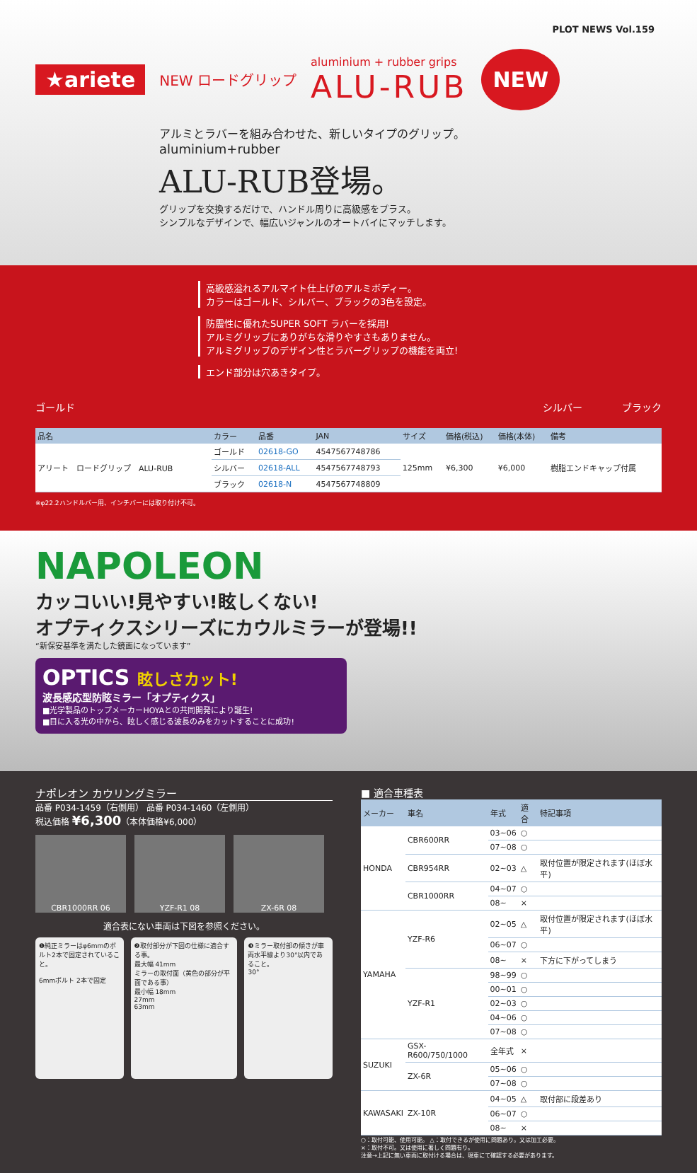PLOT NEWS Vol.159
★ariete NEW ロードグリップ
aluminium + rubber grips
ALU-RUB
NEW
アルミとラバーを組み合わせた、新しいタイプのグリップ。
aluminium+rubber
ALU-RUB登場。
グリップを交換するだけで、ハンドル周りに高級感をプラス。
シンプルなデザインで、幅広いジャンルのオートバイにマッチします。
高級感溢れるアルマイト仕上げのアルミボディー。
カラーはゴールド、シルバー、ブラックの3色を設定。
防震性に優れたSUPER SOFT ラバーを採用!
アルミグリップにありがちな滑りやすさもありません。
アルミグリップのデザイン性とラバーグリップの機能を両立!
エンド部分は穴あきタイプ。
ゴールド シルバー　　　　ブラック
| 品名 | カラー | 品番 | JAN | サイズ | 価格(税込) | 価格(本体) | 備考 |
| --- | --- | --- | --- | --- | --- | --- | --- |
| アリート ロードグリップ ALU-RUB | ゴールド | 02618-GO | 4547567748786 | 125mm | ¥6,300 | ¥6,000 | 樹脂エンドキャップ付属 |
| | シルバー | 02618-ALL | 4547567748793 | | | | |
| | ブラック | 02618-N | 4547567748809 | | | | |
※φ22.2ハンドルバー用、インチバーには取り付け不可。
NAPOLEON
カッコいい!見やすい!眩しくない!
オプティクスシリーズにカウルミラーが登場!!
“新保安基準を満たした鏡面になっています”
OPTICS 眩しさカット!
波長感応型防眩ミラー「オプティクス」
■光学製品のトップメーカーHOYAとの共同開発により誕生!
■目に入る光の中から、眩しく感じる波長のみをカットすることに成功!
ナポレオン カウリングミラー
品番 P034-1459（右側用） 品番 P034-1460（左側用）
税込価格 ¥6,300（本体価格¥6,000）
CBR1000RR 06 YZF-R1 08 ZX-6R 08
適合表にない車両は下図を参照ください。
❶純正ミラーはφ6mmのボルト2本で固定されていること。
6mmボルト 2本で固定
❷取付部分が下図の仕様に適合する事。
最大幅 41mm
ミラーの取付面（黄色の部分が平面である事）
最小幅 18mm
27mm
63mm
❸ミラー取付部の傾きが車両水平線より30°以内であること。
30°
■ 適合車種表
| メーカー | 車名 | 年式 | 適合 | 特記事項 |
| --- | --- | --- | --- | --- |
| HONDA | CBR600RR | 03~06 | ○ | |
| | | 07~08 | ○ | |
| | CBR954RR | 02~03 | △ | 取付位置が限定されます(ほぼ水平) |
| | CBR1000RR | 04~07 | ○ | |
| | | 08~ | × | |
| YAMAHA | YZF-R6 | 02~05 | △ | 取付位置が限定されます(ほぼ水平) |
| | | 06~07 | ○ | |
| | | 08~ | × | 下方に下がってしまう |
| | YZF-R1 | 98~99 | ○ | |
| | | 00~01 | ○ | |
| | | 02~03 | ○ | |
| | | 04~06 | ○ | |
| | | 07~08 | ○ | |
| SUZUKI | GSX-R600/750/1000 | 全年式 | × | |
| | ZX-6R | 05~06 | ○ | |
| | | 07~08 | ○ | |
| KAWASAKI | ZX-10R | 04~05 | △ | 取付部に段差あり |
| | | 06~07 | ○ | |
| | | 08~ | × | |
○：取付可能、使用可能。 △：取付できるが使用に問題あり。又は加工必要。
×：取付不可。又は使用に著しく問題有り。
注意→上記に無い車両に取付ける場合は、現車にて確認する必要があります。